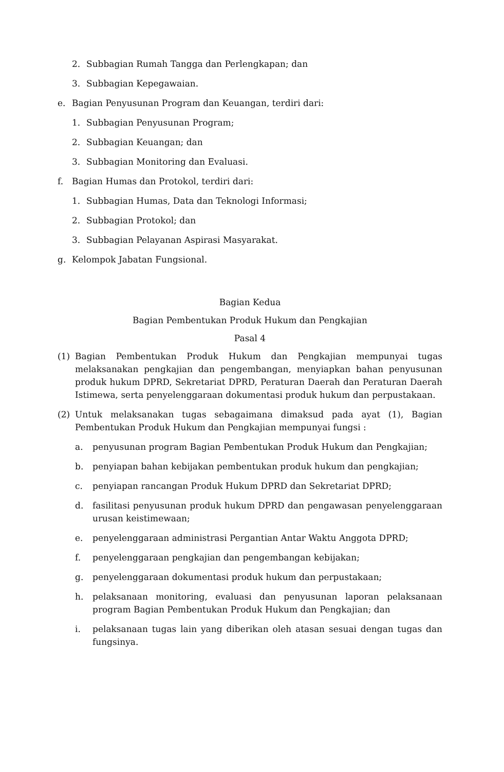2. Subbagian Rumah Tangga dan Perlengkapan; dan
3. Subbagian Kepegawaian.
e. Bagian Penyusunan Program dan Keuangan, terdiri dari:
1. Subbagian Penyusunan Program;
2. Subbagian Keuangan; dan
3. Subbagian Monitoring dan Evaluasi.
f. Bagian Humas dan Protokol, terdiri dari:
1. Subbagian Humas, Data dan Teknologi Informasi;
2. Subbagian Protokol; dan
3. Subbagian Pelayanan Aspirasi Masyarakat.
g. Kelompok Jabatan Fungsional.
Bagian Kedua
Bagian Pembentukan Produk Hukum dan Pengkajian
Pasal 4
(1) Bagian Pembentukan Produk Hukum dan Pengkajian mempunyai tugas melaksanakan pengkajian dan pengembangan, menyiapkan bahan penyusunan produk hukum DPRD, Sekretariat DPRD, Peraturan Daerah dan Peraturan Daerah Istimewa, serta penyelenggaraan dokumentasi produk hukum dan perpustakaan.
(2) Untuk melaksanakan tugas sebagaimana dimaksud pada ayat (1), Bagian Pembentukan Produk Hukum dan Pengkajian mempunyai fungsi :
a. penyusunan program Bagian Pembentukan Produk Hukum dan Pengkajian;
b. penyiapan bahan kebijakan pembentukan produk hukum dan pengkajian;
c. penyiapan rancangan Produk Hukum DPRD dan Sekretariat DPRD;
d. fasilitasi penyusunan produk hukum DPRD dan pengawasan penyelenggaraan urusan keistimewaan;
e. penyelenggaraan administrasi Pergantian Antar Waktu Anggota DPRD;
f. penyelenggaraan pengkajian dan pengembangan kebijakan;
g. penyelenggaraan dokumentasi produk hukum dan perpustakaan;
h. pelaksanaan monitoring, evaluasi dan penyusunan laporan pelaksanaan program Bagian Pembentukan Produk Hukum dan Pengkajian; dan
i. pelaksanaan tugas lain yang diberikan oleh atasan sesuai dengan tugas dan fungsinya.